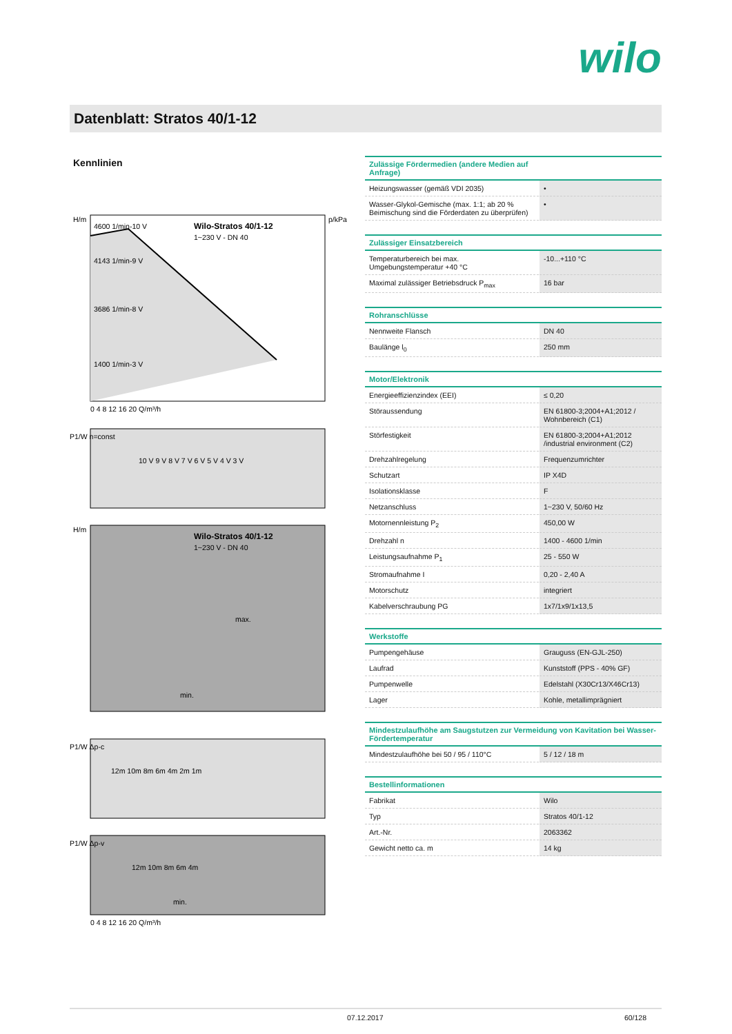wilo
Datenblatt: Stratos 40/1-12
Kennlinien
H/m
p/kPa
Wilo-Stratos 40/1-12
1~230 V - DN 40
4600 1/min-10 V
4143 1/min-9 V
3686 1/min-8 V
1400 1/min-3 V
0 4 8 12 16 20 Q/m³/h
P1/W n=const
10 V 9 V 8 V 7 V 6 V 5 V 4 V 3 V
H/m
Wilo-Stratos 40/1-12
1~230 V - DN 40
max.
min.
P1/W Δp-c
12m 10m 8m 6m 4m 2m 1m
P1/W Δp-v
12m 10m 8m 6m 4m
min.
0 4 8 12 16 20 Q/m³/h
| Zulässige Fördermedien (andere Medien auf Anfrage) | |
| --- | --- |
| Heizungswasser (gemäß VDI 2035) | • |
| Wasser-Glykol-Gemische (max. 1:1; ab 20 % Beimischung sind die Förderdaten zu überprüfen) | • |
| Zulässiger Einsatzbereich | |
| --- | --- |
| Temperaturbereich bei max. Umgebungstemperatur +40 °C | -10...+110 °C |
| Maximal zulässiger Betriebsdruck P<sub>max</sub> | 16 bar |
| Rohranschlüsse | |
| --- | --- |
| Nennweite Flansch | DN 40 |
| Baulänge l<sub>0</sub> | 250 mm |
| Motor/Elektronik | |
| --- | --- |
| Energieeffizienzindex (EEI) | ≤ 0,20 |
| Störaussendung | EN 61800-3;2004+A1;2012 / Wohnbereich (C1) |
| Störfestigkeit | EN 61800-3;2004+A1;2012 /industrial environment (C2) |
| Drehzahlregelung | Frequenzumrichter |
| Schutzart | IP X4D |
| Isolationsklasse | F |
| Netzanschluss | 1~230 V, 50/60 Hz |
| Motornennleistung P<sub>2</sub> | 450,00 W |
| Drehzahl n | 1400 - 4600 1/min |
| Leistungsaufnahme P<sub>1</sub> | 25 - 550 W |
| Stromaufnahme I | 0,20 - 2,40 A |
| Motorschutz | integriert |
| Kabelverschraubung PG | 1x7/1x9/1x13,5 |
| Werkstoffe | |
| --- | --- |
| Pumpengehäuse | Grauguss (EN-GJL-250) |
| Laufrad | Kunststoff (PPS - 40% GF) |
| Pumpenwelle | Edelstahl (X30Cr13/X46Cr13) |
| Lager | Kohle, metallimprägniert |
| Mindestzulaufhöhe am Saugstutzen zur Vermeidung von Kavitation bei Wasser-Fördertemperatur | |
| --- | --- |
| Mindestzulaufhöhe bei 50 / 95 / 110°C | 5 / 12 / 18 m |
| Bestellinformationen | |
| --- | --- |
| Fabrikat | Wilo |
| Typ | Stratos 40/1-12 |
| Art.-Nr. | 2063362 |
| Gewicht netto ca. m | 14 kg |
07.12.2017 60/128